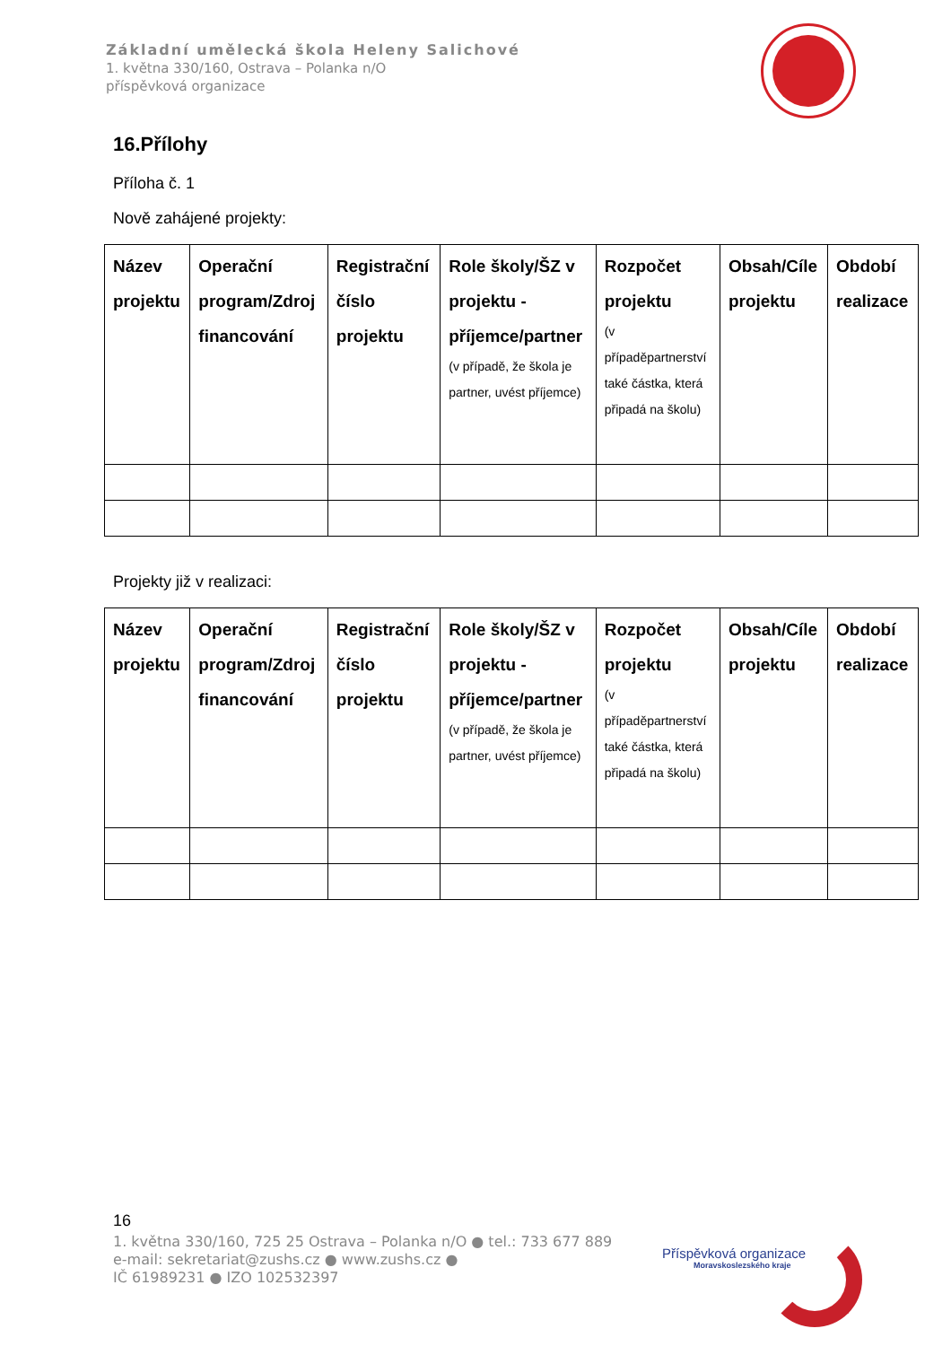Základní umělecká škola Heleny Salichové
1. května 330/160, Ostrava – Polanka n/O
příspěvková organizace
16.Přílohy
Příloha č. 1
Nově zahájené projekty:
| Název projektu | Operační program/Zdroj financování | Registrační číslo projektu | Role školy/ŠZ v projektu - příjemce/partner (v případě, že škola je partner, uvést příjemce) | Rozpočet projektu (v případěpartnerství také částka, která připadá na školu) | Obsah/Cíle projektu | Období realizace |
| --- | --- | --- | --- | --- | --- | --- |
Projekty již v realizaci:
| Název projektu | Operační program/Zdroj financování | Registrační číslo projektu | Role školy/ŠZ v projektu - příjemce/partner (v případě, že škola je partner, uvést příjemce) | Rozpočet projektu (v případěpartnerství také částka, která připadá na školu) | Obsah/Cíle projektu | Období realizace |
| --- | --- | --- | --- | --- | --- | --- |
16
1. května 330/160, 725 25 Ostrava – Polanka n/O ● tel.: 733 677 889
e-mail: sekretariat@zushs.cz ● www.zushs.cz ●
IČ 61989231 ● IZO 102532397
Příspěvková organizace
Moravskoslezského kraje